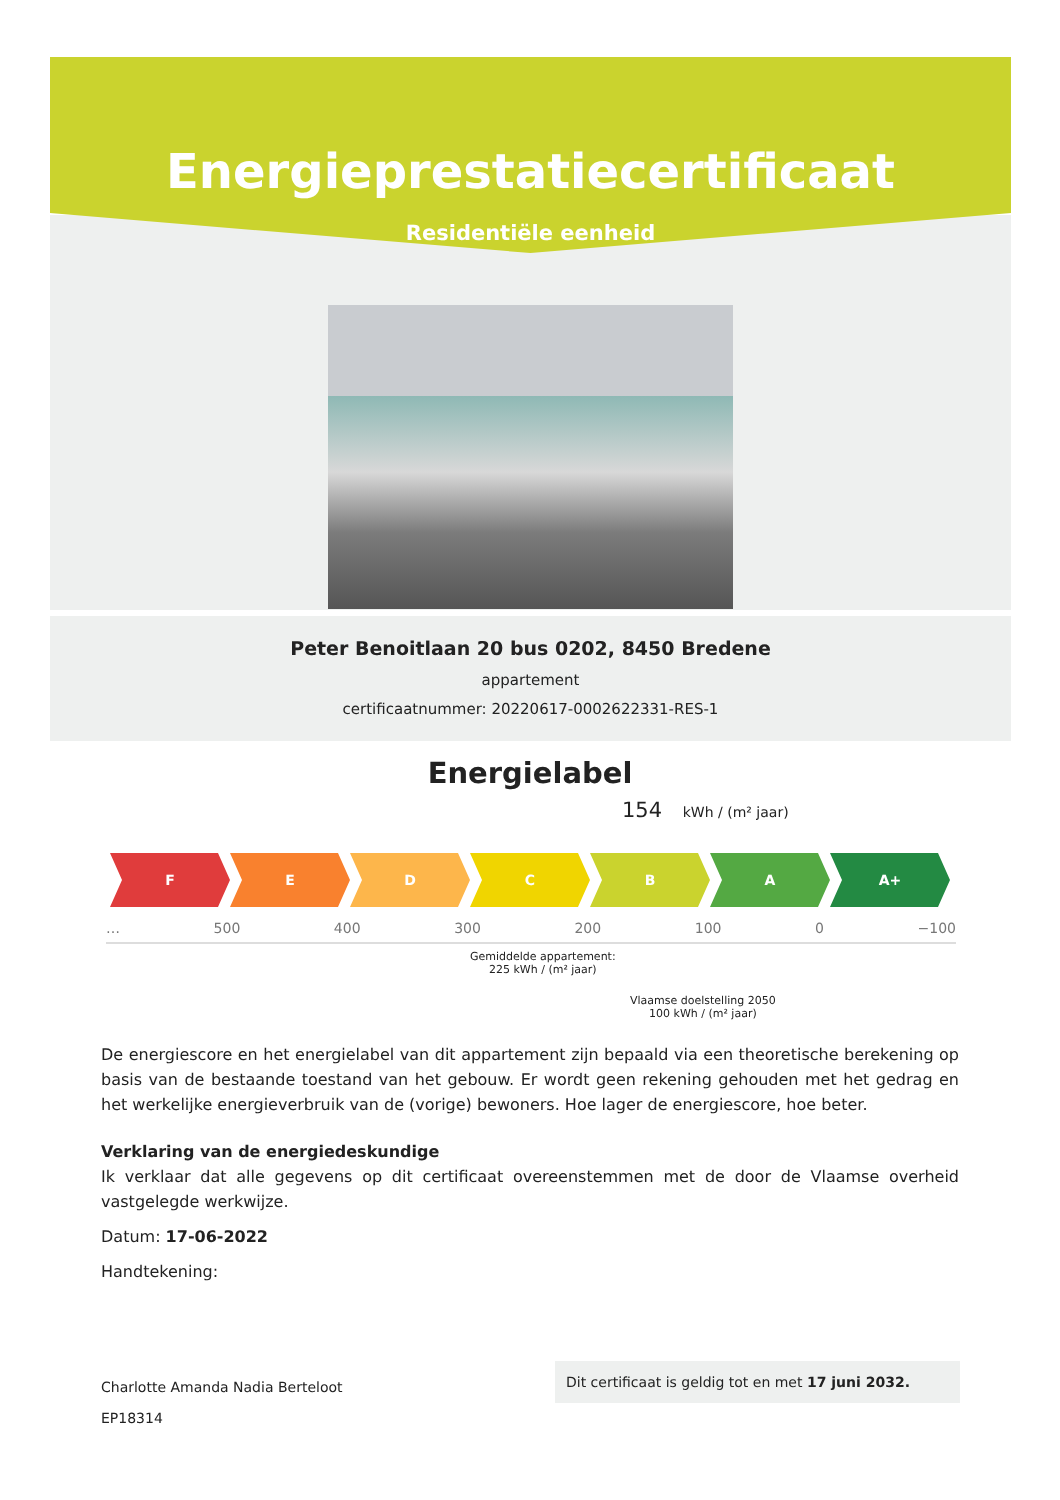Energieprestatiecertificaat
Residentiële eenheid
Peter Benoitlaan 20 bus 0202, 8450 Bredene
appartement
certificaatnummer: 20220617-0002622331-RES-1
Energielabel
154 kWh / (m² jaar)
F E D C B A A+
… 500 400 300 200 100 0 −100
Gemiddelde appartement:
225 kWh / (m² jaar)
Vlaamse doelstelling 2050
100 kWh / (m² jaar)
De energiescore en het energielabel van dit appartement zijn bepaald via een theoretische berekening op basis van de bestaande toestand van het gebouw. Er wordt geen rekening gehouden met het gedrag en het werkelijke energieverbruik van de (vorige) bewoners. Hoe lager de energiescore, hoe beter.
Verklaring van de energiedeskundige
Ik verklaar dat alle gegevens op dit certificaat overeenstemmen met de door de Vlaamse overheid vastgelegde werkwijze.
Datum: 17-06-2022
Handtekening:
Charlotte Amanda Nadia Berteloot
EP18314
Dit certificaat is geldig tot en met 17 juni 2032.